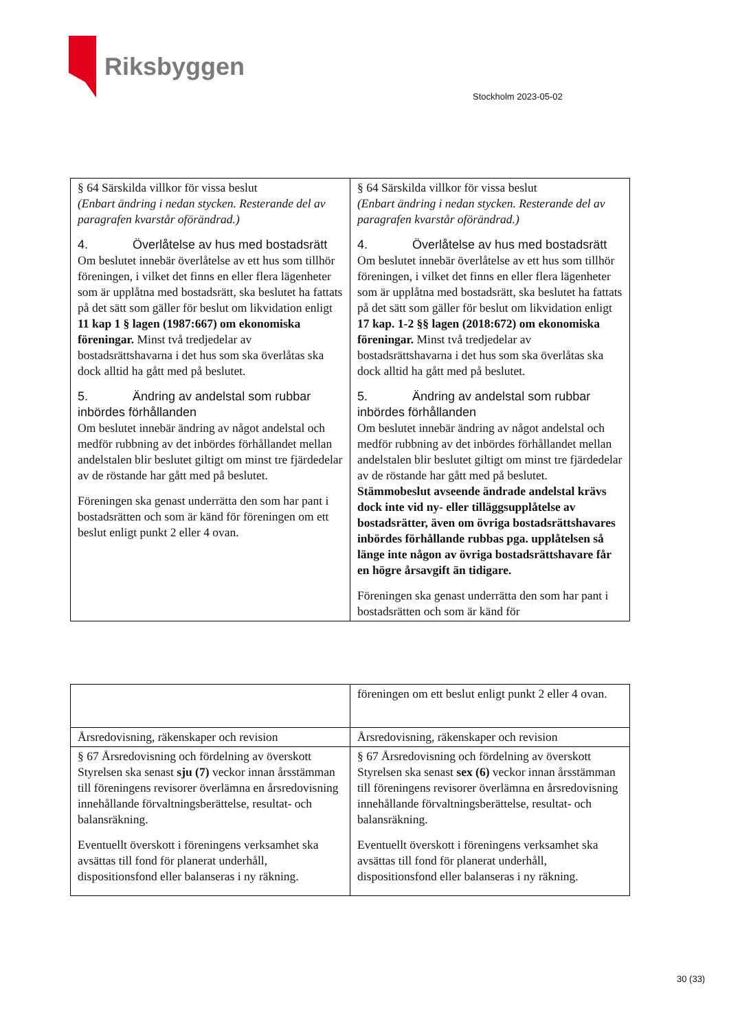Riksbyggen
Stockholm 2023-05-02
| § 64 Särskilda villkor för vissa beslut (Enbart ändring i nedan stycken. Resterande del av paragrafen kvarstår oförändrad.) 4. Överlåtelse av hus med bostadsrätt Om beslutet innebär överlåtelse av ett hus som tillhör föreningen, i vilket det finns en eller flera lägenheter som är upplåtna med bostadsrätt, ska beslutet ha fattats på det sätt som gäller för beslut om likvidation enligt 11 kap 1 § lagen (1987:667) om ekonomiska föreningar. Minst två tredjedelar av bostadsrättshavarna i det hus som ska överlåtas ska dock alltid ha gått med på beslutet. 5. Ändring av andelstal som rubbar inbördes förhållanden Om beslutet innebär ändring av något andelstal och medför rubbning av det inbördes förhållandet mellan andelstalen blir beslutet giltigt om minst tre fjärdedelar av de röstande har gått med på beslutet. Föreningen ska genast underrätta den som har pant i bostadsrätten och som är känd för föreningen om ett beslut enligt punkt 2 eller 4 ovan. | § 64 Särskilda villkor för vissa beslut (Enbart ändring i nedan stycken. Resterande del av paragrafen kvarstår oförändrad.) 4. Överlåtelse av hus med bostadsrätt Om beslutet innebär överlåtelse av ett hus som tillhör föreningen, i vilket det finns en eller flera lägenheter som är upplåtna med bostadsrätt, ska beslutet ha fattats på det sätt som gäller för beslut om likvidation enligt 17 kap. 1-2 §§ lagen (2018:672) om ekonomiska föreningar. Minst två tredjedelar av bostadsrättshavarna i det hus som ska överlåtas ska dock alltid ha gått med på beslutet. 5. Ändring av andelstal som rubbar inbördes förhållanden Om beslutet innebär ändring av något andelstal och medför rubbning av det inbördes förhållandet mellan andelstalen blir beslutet giltigt om minst tre fjärdedelar av de röstande har gått med på beslutet. Stämmobeslut avseende ändrade andelstal krävs dock inte vid ny- eller tilläggsupplåtelse av bostadsrätter, även om övriga bostadsrättshavares inbördes förhållande rubbas pga. upplåtelsen så länge inte någon av övriga bostadsrättshavare får en högre årsavgift än tidigare. Föreningen ska genast underrätta den som har pant i bostadsrätten och som är känd för |
| | föreningen om ett beslut enligt punkt 2 eller 4 ovan. |
| Årsredovisning, räkenskaper och revision | Årsredovisning, räkenskaper och revision |
| § 67 Årsredovisning och fördelning av överskott Styrelsen ska senast sju (7) veckor innan årsstämman till föreningens revisorer överlämna en årsredovisning innehållande förvaltningsberättelse, resultat- och balansräkning. Eventuellt överskott i föreningens verksamhet ska avsättas till fond för planerat underhåll, dispositionsfond eller balanseras i ny räkning. | § 67 Årsredovisning och fördelning av överskott Styrelsen ska senast sex (6) veckor innan årsstämman till föreningens revisorer överlämna en årsredovisning innehållande förvaltningsberättelse, resultat- och balansräkning. Eventuellt överskott i föreningens verksamhet ska avsättas till fond för planerat underhåll, dispositionsfond eller balanseras i ny räkning. |
30 (33)